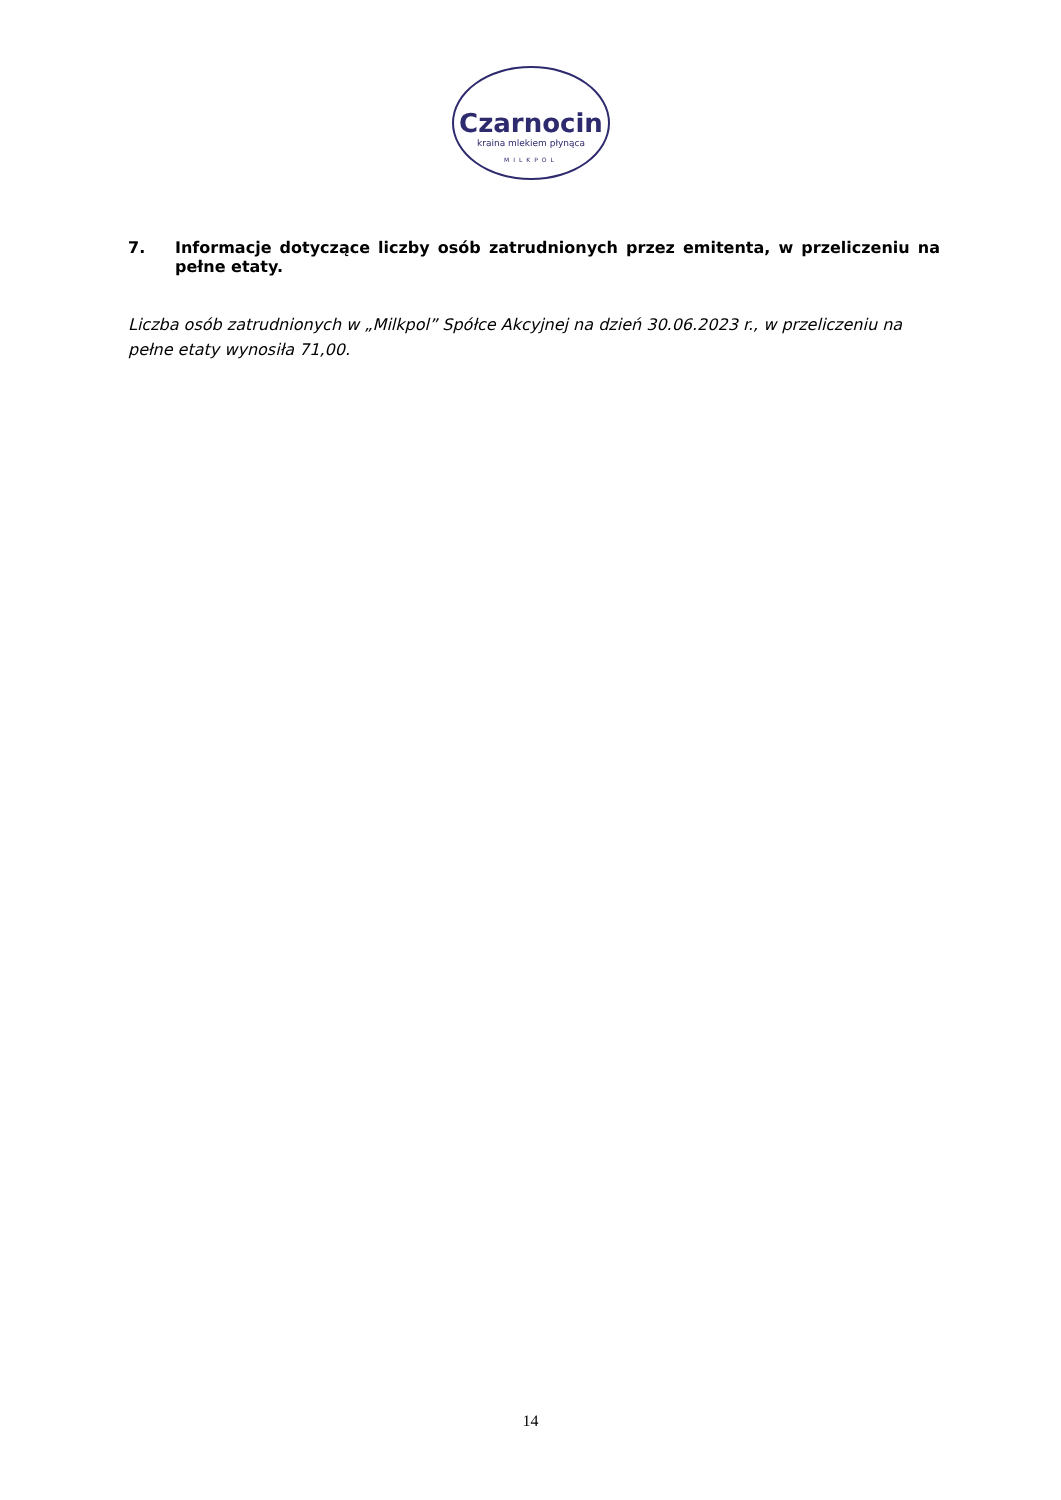Czarnocin
kraina mlekiem płynąca
MILKPOL
7. Informacje dotyczące liczby osób zatrudnionych przez emitenta, w przeliczeniu na pełne etaty.
Liczba osób zatrudnionych w „Milkpol” Spółce Akcyjnej na dzień 30.06.2023 r., w przeliczeniu na pełne etaty wynosiła 71,00.
14